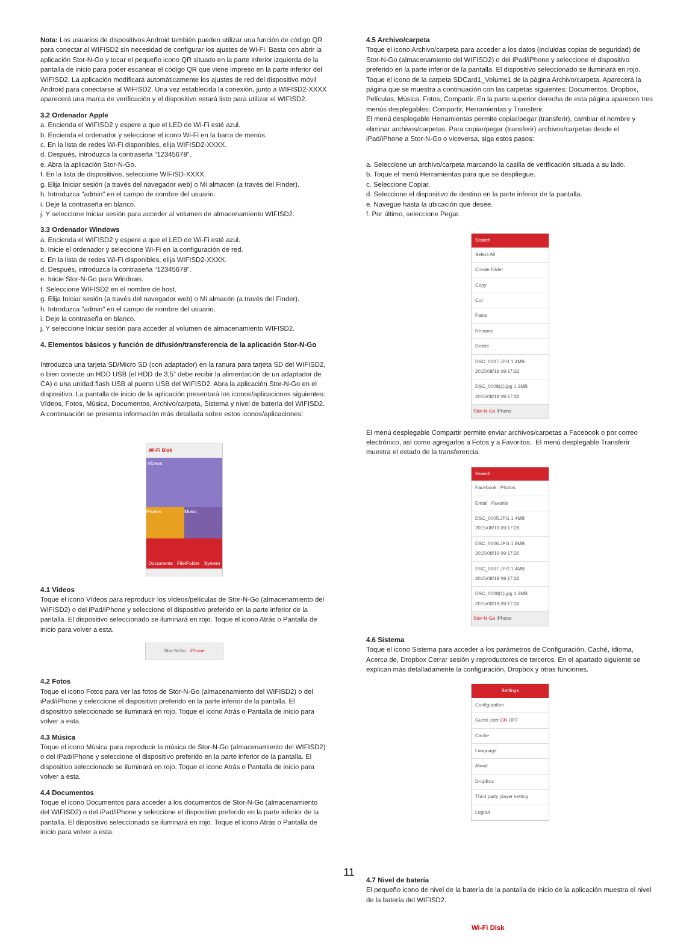Nota: Los usuarios de dispositivos Android también pueden utilizar una función de código QR para conectar al WIFISD2 sin necesidad de configurar los ajustes de Wi-Fi. Basta con abrir la aplicación Stor-N-Go y tocar el pequeño icono QR situado en la parte inferior izquierda de la pantalla de inicio para poder escanear el código QR que viene impreso en la parte inferior del WIFISD2. La aplicación modificará automáticamente los ajustes de red del dispositivo móvil Android para conectarse al WIFISD2. Una vez establecida la conexión, junto a WIFISD2-XXXX aparecerá una marca de verificación y el dispositivo estará listo para utilizar el WIFISD2.
3.2 Ordenador Apple
a. Encienda el WIFISD2 y espere a que el LED de Wi-Fi esté azul.
b. Encienda el ordenador y seleccione el icono Wi-Fi en la barra de menús.
c. En la lista de redes Wi-Fi disponibles, elija WIFISD2-XXXX.
d. Después, introduzca la contraseña “12345678”.
e. Abra la aplicación Stor-N-Go.
f. En la lista de dispositivos, seleccione WIFISD-XXXX.
g. Elija Iniciar sesión (a través del navegador web) o Mi almacén (a través del Finder).
h. Introduzca "admin" en el campo de nombre del usuario.
i. Deje la contraseña en blanco.
j. Y seleccione Iniciar sesión para acceder al volumen de almacenamiento WIFISD2.
3.3 Ordenador Windows
a. Encienda el WIFISD2 y espere a que el LED de Wi-Fi esté azul.
b. Inicie el ordenador y seleccione Wi-Fi en la configuración de red.
c. En la lista de redes Wi-Fi disponibles, elija WIFISD2-XXXX.
d. Después, introduzca la contraseña “12345678”.
e. Inicie Stor-N-Go para Windows.
f. Seleccione WIFISD2 en el nombre de host.
g. Elija Iniciar sesión (a través del navegador web) o Mi almacén (a través del Finder).
h. Introduzca "admin" en el campo de nombre del usuario.
i. Deje la contraseña en blanco.
j. Y seleccione Iniciar sesión para acceder al volumen de almacenamiento WIFISD2.
4. Elementos básicos y función de difusión/transferencia de la aplicación Stor-N-Go
Introduzca una tarjeta SD/Micro SD (con adaptador) en la ranura para tarjeta SD del WIFISD2, o bien conecte un HDD USB (el HDD de 3,5” debe recibir la alimentación de un adaptador de CA) o una unidad flash USB al puerto USB del WIFISD2. Abra la aplicación Stor-N-Go en el dispositivo. La pantalla de inicio de la aplicación presentará los iconos/aplicaciones siguientes: Vídeos, Fotos, Música, Documentos, Archivo/carpeta, Sistema y nivel de batería del WIFISD2. A continuación se presenta información más detallada sobre estos iconos/aplicaciones:
Wi-Fi Disk
Videos
Photos Music
Documents File/Folder System
4.1 Vídeos
Toque el icono Vídeos para reproducir los vídeos/películas de Stor-N-Go (almacenamiento del WIFISD2) o del iPad/iPhone y seleccione el dispositivo preferido en la parte inferior de la pantalla. El dispositivo seleccionado se iluminará en rojo. Toque el icono Atrás o Pantalla de inicio para volver a esta.
Stor-N-Go iPhone
4.2 Fotos
Toque el icono Fotos para ver las fotos de Stor-N-Go (almacenamiento del WIFISD2) o del iPad/iPhone y seleccione el dispositivo preferido en la parte inferior de la pantalla. El dispositivo seleccionado se iluminará en rojo. Toque el icono Atrás o Pantalla de inicio para volver a esta.
4.3 Música
Toque el icono Música para reproducir la música de Stor-N-Go (almacenamiento del WIFISD2) o del iPad/iPhone y seleccione el dispositivo preferido en la parte inferior de la pantalla. El dispositivo seleccionado se iluminará en rojo. Toque el icono Atrás o Pantalla de inicio para volver a esta.
4.4 Documentos
Toque el icono Documentos para acceder a los documentos de Stor-N-Go (almacenamiento del WIFISD2) o del iPad/iPhone y seleccione el dispositivo preferido en la parte inferior de la pantalla. El dispositivo seleccionado se iluminará en rojo. Toque el icono Atrás o Pantalla de inicio para volver a esta.
4.5 Archivo/carpeta
Toque el icono Archivo/carpeta para acceder a los datos (incluidas copias de seguridad) de Stor-N-Go (almacenamiento del WIFISD2) o del iPad/iPhone y seleccione el dispositivo preferido en la parte inferior de la pantalla. El dispositivo seleccionado se iluminará en rojo. Toque el icono de la carpeta SDCard1_Volume1 de la página Archivo/carpeta. Aparecerá la página que se muestra a continuación con las carpetas siguientes: Documentos, Dropbox, Películas, Música, Fotos, Compartir. En la parte superior derecha de esta página aparecen tres menús desplegables: Compartir, Herramientas y Transferir.
El menú desplegable Herramientas permite copiar/pegar (transferir), cambiar el nombre y eliminar archivos/carpetas. Para copiar/pegar (transferir) archivos/carpetas desde el iPad/iPhone a Stor-N-Go o viceversa, siga estos pasos:
a. Seleccione un archivo/carpeta marcando la casilla de verificación situada a su lado.
b. Toque el menú Herramientas para que se despliegue.
c. Seleccione Copiar.
d. Seleccione el dispositivo de destino en la parte inferior de la pantalla.
e. Navegue hasta la ubicación que desee.
f. Por último, seleccione Pegar.
Search
Select All
Create folder
Copy
Cut
Paste
Rename
Delete
DSC_0007.JPG 1.4MB 2015/08/19 09:17:32
DSC_0008(1).jpg 1.3MB 2015/08/19 09:17:32
Stor-N-Go iPhone
El menú desplegable Compartir permite enviar archivos/carpetas a Facebook o por correo electrónico, así como agregarlos a Fotos y a Favoritos. El menú desplegable Transferir muestra el estado de la transferencia.
Search
Facebook Photos
Email Favorite
DSC_0005.JPG 1.4MB 2015/08/19 09:17:28
DSC_0006.JPG 1.8MB 2015/08/19 09:17:30
DSC_0007.JPG 1.4MB 2015/08/19 09:17:32
DSC_0008(1).jpg 1.3MB 2015/08/19 09:17:32
Stor-N-Go iPhone
4.6 Sistema
Toque el icono Sistema para acceder a los parámetros de Configuración, Caché, Idioma, Acerca de, Dropbox Cerrar sesión y reproductores de terceros. En el apartado siguiente se explican más detalladamente la configuración, Dropbox y otras funciones.
Settings
Configuration
Guest user ON OFF
Cache
Language
About
DropBox
Third party player setting
Logout
4.7 Nivel de batería
El pequeño icono de nivel de la batería de la pantalla de inicio de la aplicación muestra el nivel de la batería del WIFISD2.
Wi-Fi Disk
11